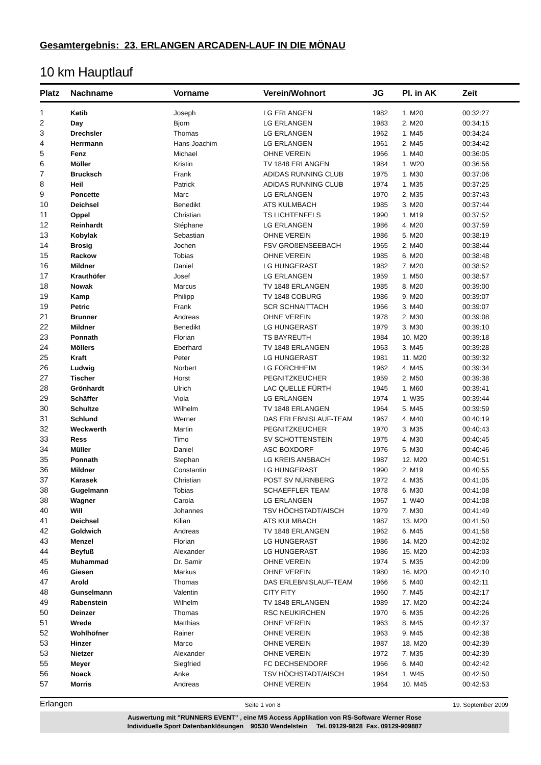Gesamtergebnis: 23. ERLANGEN ARCADEN-LAUF IN DIE MÖNAU
10 km Hauptlauf
| Platz | Nachname | Vorname | Verein/Wohnort | JG | Pl. in AK | Zeit |
| --- | --- | --- | --- | --- | --- | --- |
| 1 | Katib | Joseph | LG ERLANGEN | 1982 | 1. M20 | 00:32:27 |
| 2 | Day | Bjorn | LG ERLANGEN | 1983 | 2. M20 | 00:34:15 |
| 3 | Drechsler | Thomas | LG ERLANGEN | 1962 | 1. M45 | 00:34:24 |
| 4 | Herrmann | Hans Joachim | LG ERLANGEN | 1961 | 2. M45 | 00:34:42 |
| 5 | Fenz | Michael | OHNE VEREIN | 1966 | 1. M40 | 00:36:05 |
| 6 | Möller | Kristin | TV 1848 ERLANGEN | 1984 | 1. W20 | 00:36:56 |
| 7 | Brucksch | Frank | ADIDAS RUNNING CLUB | 1975 | 1. M30 | 00:37:06 |
| 8 | Heil | Patrick | ADIDAS RUNNING CLUB | 1974 | 1. M35 | 00:37:25 |
| 9 | Poncette | Marc | LG ERLANGEN | 1970 | 2. M35 | 00:37:43 |
| 10 | Deichsel | Benedikt | ATS KULMBACH | 1985 | 3. M20 | 00:37:44 |
| 11 | Oppel | Christian | TS LICHTENFELS | 1990 | 1. M19 | 00:37:52 |
| 12 | Reinhardt | Stéphane | LG ERLANGEN | 1986 | 4. M20 | 00:37:59 |
| 13 | Kobylak | Sebastian | OHNE VEREIN | 1986 | 5. M20 | 00:38:19 |
| 14 | Brosig | Jochen | FSV GROßENSEEBACH | 1965 | 2. M40 | 00:38:44 |
| 15 | Rackow | Tobias | OHNE VEREIN | 1985 | 6. M20 | 00:38:48 |
| 16 | Mildner | Daniel | LG HUNGERAST | 1982 | 7. M20 | 00:38:52 |
| 17 | Krauthöfer | Josef | LG ERLANGEN | 1959 | 1. M50 | 00:38:57 |
| 18 | Nowak | Marcus | TV 1848 ERLANGEN | 1985 | 8. M20 | 00:39:00 |
| 19 | Kamp | Philipp | TV 1848 COBURG | 1986 | 9. M20 | 00:39:07 |
| 19 | Petric | Frank | SCR SCHNAITTACH | 1966 | 3. M40 | 00:39:07 |
| 21 | Brunner | Andreas | OHNE VEREIN | 1978 | 2. M30 | 00:39:08 |
| 22 | Mildner | Benedikt | LG HUNGERAST | 1979 | 3. M30 | 00:39:10 |
| 23 | Ponnath | Florian | TS BAYREUTH | 1984 | 10. M20 | 00:39:18 |
| 24 | Möllers | Eberhard | TV 1848 ERLANGEN | 1963 | 3. M45 | 00:39:28 |
| 25 | Kraft | Peter | LG HUNGERAST | 1981 | 11. M20 | 00:39:32 |
| 26 | Ludwig | Norbert | LG FORCHHEIM | 1962 | 4. M45 | 00:39:34 |
| 27 | Tischer | Horst | PEGNITZKEUCHER | 1959 | 2. M50 | 00:39:38 |
| 28 | Grönhardt | Ulrich | LAC QUELLE FÜRTH | 1945 | 1. M60 | 00:39:41 |
| 29 | Schäffer | Viola | LG ERLANGEN | 1974 | 1. W35 | 00:39:44 |
| 30 | Schultze | Wilhelm | TV 1848 ERLANGEN | 1964 | 5. M45 | 00:39:59 |
| 31 | Schlund | Werner | DAS ERLEBNISLAUF-TEAM | 1967 | 4. M40 | 00:40:19 |
| 32 | Weckwerth | Martin | PEGNITZKEUCHER | 1970 | 3. M35 | 00:40:43 |
| 33 | Ress | Timo | SV SCHOTTENSTEIN | 1975 | 4. M30 | 00:40:45 |
| 34 | Müller | Daniel | ASC BOXDORF | 1976 | 5. M30 | 00:40:46 |
| 35 | Ponnath | Stephan | LG KREIS ANSBACH | 1987 | 12. M20 | 00:40:51 |
| 36 | Mildner | Constantin | LG HUNGERAST | 1990 | 2. M19 | 00:40:55 |
| 37 | Karasek | Christian | POST SV NÜRNBERG | 1972 | 4. M35 | 00:41:05 |
| 38 | Gugelmann | Tobias | SCHAEFFLER TEAM | 1978 | 6. M30 | 00:41:08 |
| 38 | Wagner | Carola | LG ERLANGEN | 1967 | 1. W40 | 00:41:08 |
| 40 | Will | Johannes | TSV HÖCHSTADT/AISCH | 1979 | 7. M30 | 00:41:49 |
| 41 | Deichsel | Kilian | ATS KULMBACH | 1987 | 13. M20 | 00:41:50 |
| 42 | Goldwich | Andreas | TV 1848 ERLANGEN | 1962 | 6. M45 | 00:41:58 |
| 43 | Menzel | Florian | LG HUNGERAST | 1986 | 14. M20 | 00:42:02 |
| 44 | Beyfuß | Alexander | LG HUNGERAST | 1986 | 15. M20 | 00:42:03 |
| 45 | Muhammad | Dr. Samir | OHNE VEREIN | 1974 | 5. M35 | 00:42:09 |
| 46 | Giesen | Markus | OHNE VEREIN | 1980 | 16. M20 | 00:42:10 |
| 47 | Arold | Thomas | DAS ERLEBNISLAUF-TEAM | 1966 | 5. M40 | 00:42:11 |
| 48 | Gunselmann | Valentin | CITY FITY | 1960 | 7. M45 | 00:42:17 |
| 49 | Rabenstein | Wilhelm | TV 1848 ERLANGEN | 1989 | 17. M20 | 00:42:24 |
| 50 | Deinzer | Thomas | RSC NEUKIRCHEN | 1970 | 6. M35 | 00:42:26 |
| 51 | Wrede | Matthias | OHNE VEREIN | 1963 | 8. M45 | 00:42:37 |
| 52 | Wohlhöfner | Rainer | OHNE VEREIN | 1963 | 9. M45 | 00:42:38 |
| 53 | Hinzer | Marco | OHNE VEREIN | 1987 | 18. M20 | 00:42:39 |
| 53 | Nietzer | Alexander | OHNE VEREIN | 1972 | 7. M35 | 00:42:39 |
| 55 | Meyer | Siegfried | FC DECHSENDORF | 1966 | 6. M40 | 00:42:42 |
| 56 | Noack | Anke | TSV HÖCHSTADT/AISCH | 1964 | 1. W45 | 00:42:50 |
| 57 | Morris | Andreas | OHNE VEREIN | 1964 | 10. M45 | 00:42:53 |
Erlangen Seite 1 von 8 19. September 2009
Auswertung mit "RUNNERS EVENT" , eine MS Access Applikation von RS-Software Werner Rose
Individuelle Sport Datenbanklösungen 90530 Wendelstein Tel. 09129-9828 Fax. 09129-909887